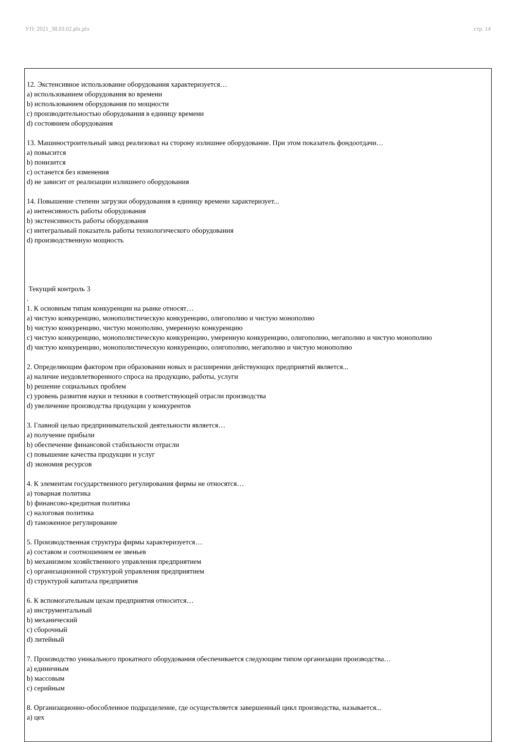УП: 2021_38.03.02.plx.plx стр. 14
12. Экстенсивное использование оборудования характеризуется…
a) использованием оборудования во времени
b) использованием оборудования по мощности
c) производительностью оборудования в единицу времени
d) состоянием оборудования
13. Машиностроительный завод реализовал на сторону излишнее оборудование. При этом показатель фондоотдачи…
a) повысится
b) понизится
c) останется без изменения
d) не зависит от реализации излишнего оборудования
14. Повышение степени загрузки оборудования в единицу времени характеризует...
a) интенсивность работы оборудования
b) экстенсивность работы оборудования
c) интегральный показатель работы технологического оборудования
d) производственную мощность
Текущий контроль 3
.
1. К основным типам конкуренции на рынке относят…
a) чистую конкуренцию, монополистическую конкуренцию, олигополию и чистую монополию
b) чистую конкуренцию, чистую монополию, умеренную конкуренцию
c) чистую конкуренцию, монополистическую конкуренцию, умеренную конкуренцию, олигополию, мегаполию и чистую монополию
d) чистую конкуренцию, монополистическую конкуренцию, олигополию, мегаполию и чистую монополию
2. Определяющим фактором при образовании новых и расширении действующих предприятий является...
a) наличие неудовлетворенного спроса на продукцию, работы, услуги
b) решение социальных проблем
c) уровень развития науки и техники в соответствующей отрасли производства
d) увеличение производства продукции у конкурентов
3. Главной целью предпринимательской деятельности является…
a) получение прибыли
b) обеспечение финансовой стабильности отрасли
c) повышение качества продукции и услуг
d) экономия ресурсов
4. К элементам государственного регулирования фирмы не относятся…
a) товарная политика
b) финансово-кредитная политика
c) налоговая политика
d) таможенное регулирование
5. Производственная структура фирмы характеризуется…
a) составом и соотношением ее звеньев
b) механизмом хозяйственного управления предприятием
c) организационной структурой управления предприятием
d) структурой капитала предприятия
6. К вспомогательным цехам предприятия относится…
a) инструментальный
b) механический
c) сборочный
d) литейный
7. Производство уникального прокатного оборудования обеспечивается следующим типом организации производства…
a) единичным
b) массовым
c) серийным
8. Организационно-обособленное подразделение, где осуществляется завершенный цикл производства, называется...
a) цех